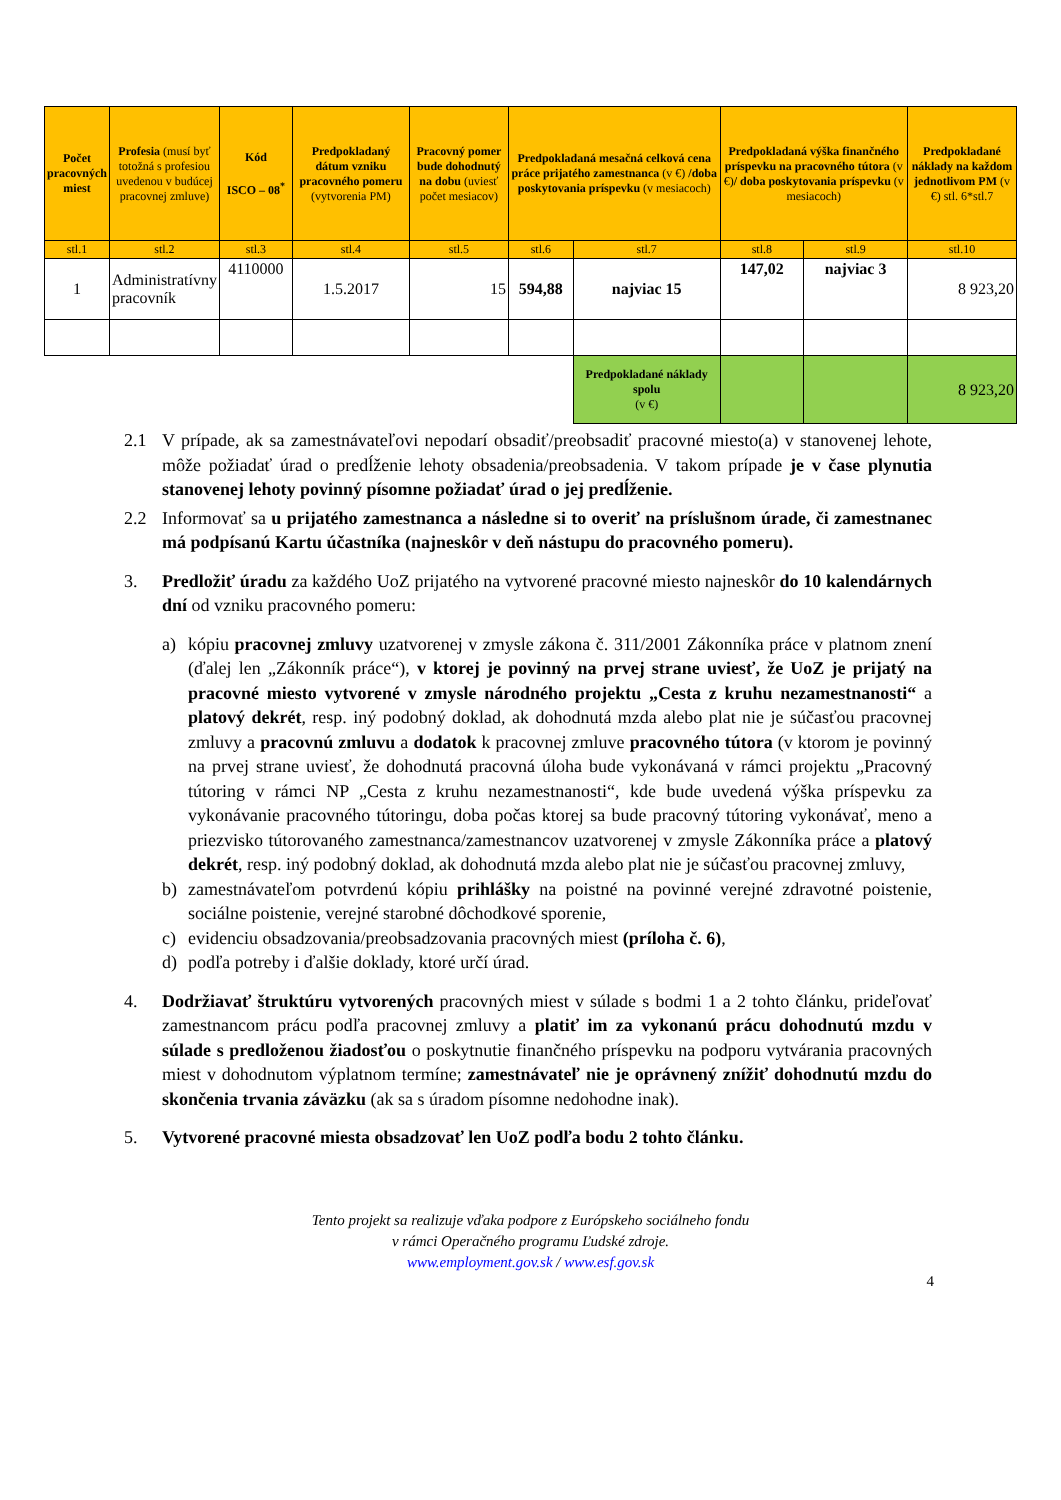| Počet pracovných miest | Profesia (musí byť totožná s profesiou uvedenou v budúcej pracovnej zmluve) | Kód ISCO – 08<sup>*</sup> | Predpokladaný dátum vzniku pracovného pomeru (vytvorenia PM) | Pracovný pomer bude dohodnutý na dobu (uviesť počet mesiacov) | Predpokladaná mesačná celková cena práce prijatého zamestnanca (v €) /doba poskytovania príspevku (v mesiacoch) | | Predpokladaná výška finančného príspevku na pracovného tútora (v €) / doba poskytovania príspevku (v mesiacoch) | | Predpokladané náklady na každom jednotlivom PM (v €) stl. 6*stl.7 |
| --- | --- | --- | --- | --- | --- | --- | --- | --- | --- |
| stl.1 | stl.2 | stl.3 | stl.4 | stl.5 | stl.6 | stl.7 | stl.8 | stl.9 | stl.10 |
| 1 | Administratívny pracovník | 4110000 | 1.5.2017 | 15 | 594,88 | najviac 15 | 147,02 | najviac 3 | 8 923,20 |
| | | | | | | Predpokladané náklady spolu (v €) | | | 8 923,20 |
2.1 V prípade, ak sa zamestnávateľovi nepodarí obsadiť/preobsadiť pracovné miesto(a) v stanovenej lehote, môže požiadať úrad o predĺženie lehoty obsadenia/preobsadenia. V takom prípade je v čase plynutia stanovenej lehoty povinný písomne požiadať úrad o jej predĺženie.
2.2 Informovať sa u prijatého zamestnanca a následne si to overiť na príslušnom úrade, či zamestnanec má podpísanú Kartu účastníka (najneskôr v deň nástupu do pracovného pomeru).
3. Predložiť úradu za každého UoZ prijatého na vytvorené pracovné miesto najneskôr do 10 kalendárnych dní od vzniku pracovného pomeru:
a) kópiu pracovnej zmluvy uzatvorenej v zmysle zákona č. 311/2001 Zákonníka práce v platnom znení (ďalej len „Zákonník práce“), v ktorej je povinný na prvej strane uviesť, že UoZ je prijatý na pracovné miesto vytvorené v zmysle národného projektu „Cesta z kruhu nezamestnanosti“ a platový dekrét, resp. iný podobný doklad, ak dohodnutá mzda alebo plat nie je súčasťou pracovnej zmluvy a pracovnú zmluvu a dodatok k pracovnej zmluve pracovného tútora (v ktorom je povinný na prvej strane uviesť, že dohodnutá pracovná úloha bude vykonávaná v rámci projektu „Pracovný tútoring v rámci NP „Cesta z kruhu nezamestnanosti“, kde bude uvedená výška príspevku za vykonávanie pracovného tútoringu, doba počas ktorej sa bude pracovný tútoring vykonávať, meno a priezvisko tútorovaného zamestnanca/zamestnancov uzatvorenej v zmysle Zákonníka práce a platový dekrét, resp. iný podobný doklad, ak dohodnutá mzda alebo plat nie je súčasťou pracovnej zmluvy,
b) zamestnávateľom potvrdenú kópiu prihlášky na poistné na povinné verejné zdravotné poistenie, sociálne poistenie, verejné starobné dôchodkové sporenie,
c) evidenciu obsadzovania/preobsadzovania pracovných miest (príloha č. 6),
d) podľa potreby i ďalšie doklady, ktoré určí úrad.
4. Dodržiavať štruktúru vytvorených pracovných miest v súlade s bodmi 1 a 2 tohto článku, prideľovať zamestnancom prácu podľa pracovnej zmluvy a platiť im za vykonanú prácu dohodnutú mzdu v súlade s predloženou žiadosťou o poskytnutie finančného príspevku na podporu vytvárania pracovných miest v dohodnutom výplatnom termíne; zamestnávateľ nie je oprávnený znížiť dohodnutú mzdu do skončenia trvania záväzku (ak sa s úradom písomne nedohodne inak).
5. Vytvorené pracovné miesta obsadzovať len UoZ podľa bodu 2 tohto článku.
Tento projekt sa realizuje vďaka podpore z Európskeho sociálneho fondu
v rámci Operačného programu Ľudské zdroje.
www.employment.gov.sk / www.esf.gov.sk
4